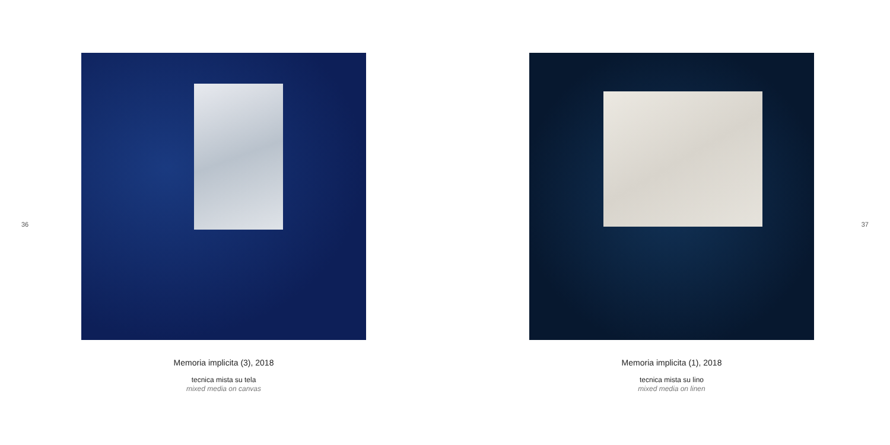36
Memoria implicita (3), 2018
tecnica mista su tela
mixed media on canvas
37
Memoria implicita (1), 2018
tecnica mista su lino
mixed media on linen